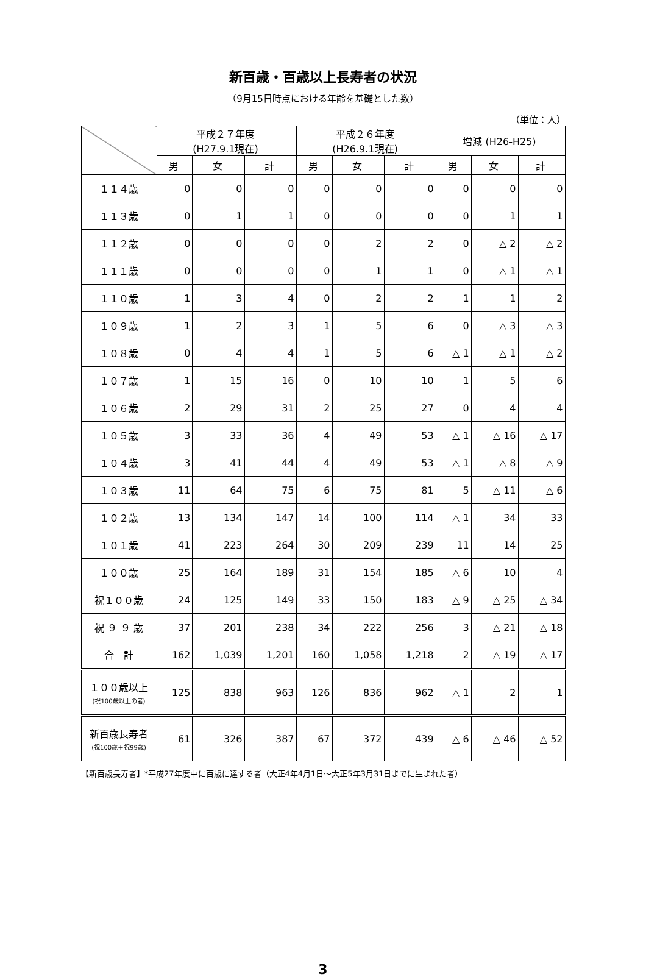新百歳・百歳以上長寿者の状況
（9月15日時点における年齢を基礎とした数）
（単位：人）
| | 平成２７年度 (H27.9.1現在) | | | 平成２６年度 (H26.9.1現在) | | | 増減 (H26-H25) | | |
| --- | --- | --- | --- | --- | --- | --- | --- | --- | --- |
| | 男 | 女 | 計 | 男 | 女 | 計 | 男 | 女 | 計 |
| １１４歳 | 0 | 0 | 0 | 0 | 0 | 0 | 0 | 0 | 0 |
| １１３歳 | 0 | 1 | 1 | 0 | 0 | 0 | 0 | 1 | 1 |
| １１２歳 | 0 | 0 | 0 | 0 | 2 | 2 | 0 | △ 2 | △ 2 |
| １１１歳 | 0 | 0 | 0 | 0 | 1 | 1 | 0 | △ 1 | △ 1 |
| １１０歳 | 1 | 3 | 4 | 0 | 2 | 2 | 1 | 1 | 2 |
| １０９歳 | 1 | 2 | 3 | 1 | 5 | 6 | 0 | △ 3 | △ 3 |
| １０８歳 | 0 | 4 | 4 | 1 | 5 | 6 | △ 1 | △ 1 | △ 2 |
| １０７歳 | 1 | 15 | 16 | 0 | 10 | 10 | 1 | 5 | 6 |
| １０６歳 | 2 | 29 | 31 | 2 | 25 | 27 | 0 | 4 | 4 |
| １０５歳 | 3 | 33 | 36 | 4 | 49 | 53 | △ 1 | △ 16 | △ 17 |
| １０４歳 | 3 | 41 | 44 | 4 | 49 | 53 | △ 1 | △ 8 | △ 9 |
| １０３歳 | 11 | 64 | 75 | 6 | 75 | 81 | 5 | △ 11 | △ 6 |
| １０２歳 | 13 | 134 | 147 | 14 | 100 | 114 | △ 1 | 34 | 33 |
| １０１歳 | 41 | 223 | 264 | 30 | 209 | 239 | 11 | 14 | 25 |
| １００歳 | 25 | 164 | 189 | 31 | 154 | 185 | △ 6 | 10 | 4 |
| 祝１００歳 | 24 | 125 | 149 | 33 | 150 | 183 | △ 9 | △ 25 | △ 34 |
| 祝 ９ ９ 歳 | 37 | 201 | 238 | 34 | 222 | 256 | 3 | △ 21 | △ 18 |
| 合 計 | 162 | 1,039 | 1,201 | 160 | 1,058 | 1,218 | 2 | △ 19 | △ 17 |
| １００歳以上 (祝100歳以上の者) | 125 | 838 | 963 | 126 | 836 | 962 | △ 1 | 2 | 1 |
| 新百歳長寿者 (祝100歳＋祝99歳) | 61 | 326 | 387 | 67 | 372 | 439 | △ 6 | △ 46 | △ 52 |
【新百歳長寿者】*平成27年度中に百歳に達する者（大正4年4月1日～大正5年3月31日までに生まれた者）
3